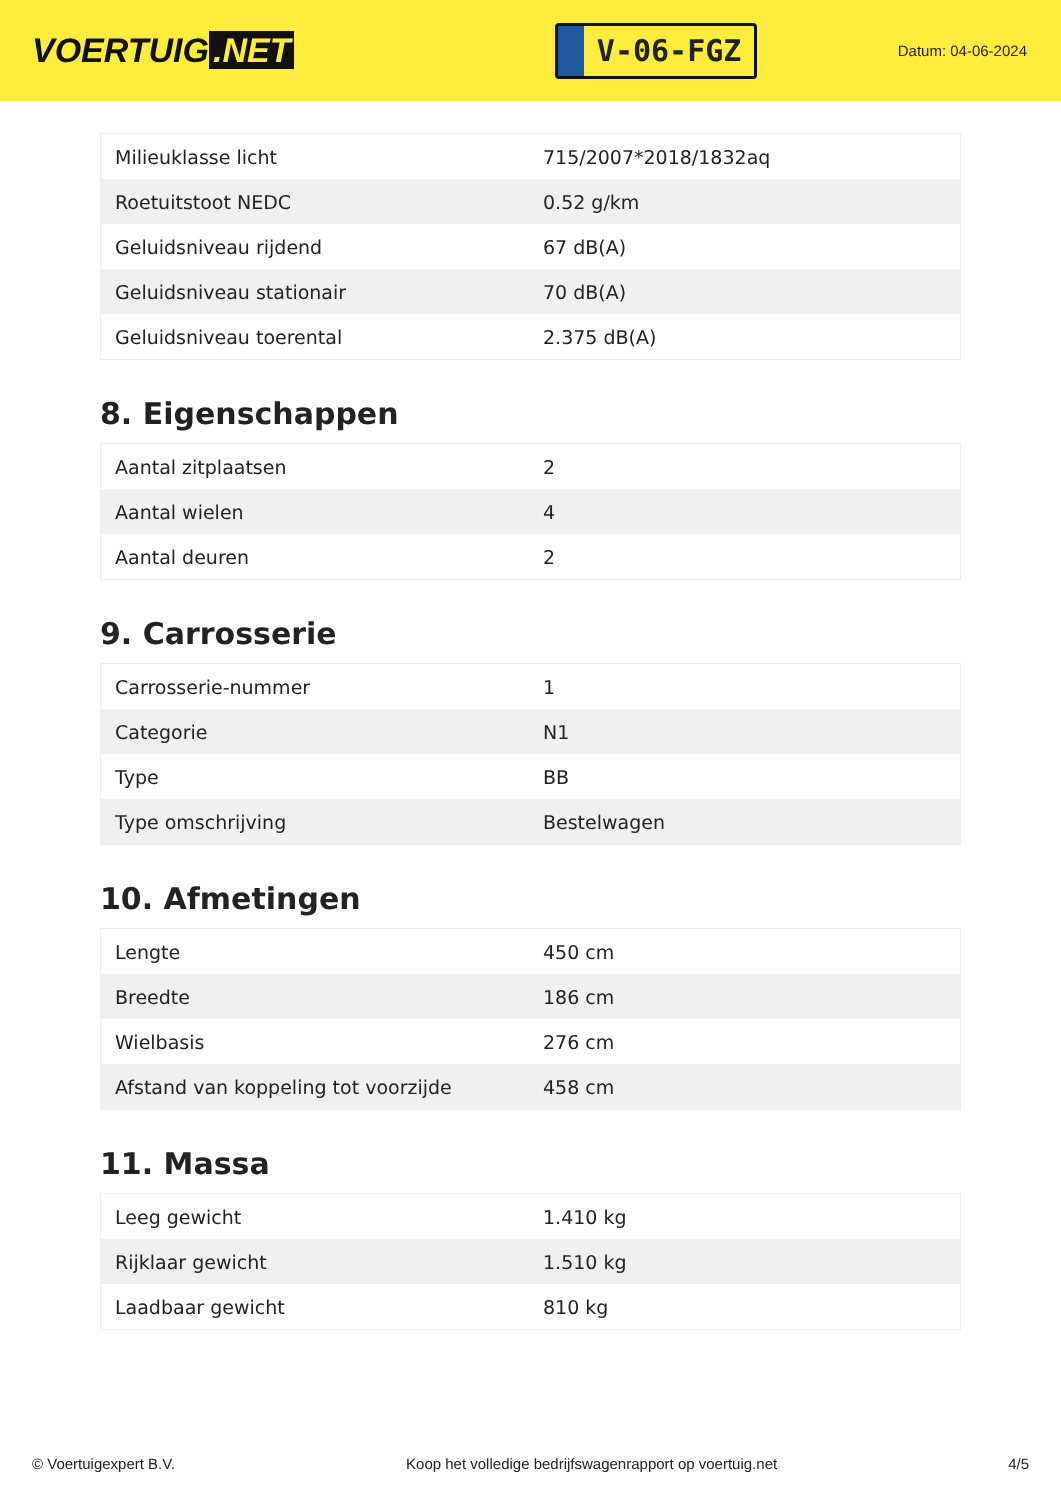VOERTUIG.NET
V-06-FGZ
Datum: 04-06-2024
| Milieuklasse licht | 715/2007*2018/1832aq |
| Roetuitstoot NEDC | 0.52 g/km |
| Geluidsniveau rijdend | 67 dB(A) |
| Geluidsniveau stationair | 70 dB(A) |
| Geluidsniveau toerental | 2.375 dB(A) |
8. Eigenschappen
| Aantal zitplaatsen | 2 |
| Aantal wielen | 4 |
| Aantal deuren | 2 |
9. Carrosserie
| Carrosserie-nummer | 1 |
| Categorie | N1 |
| Type | BB |
| Type omschrijving | Bestelwagen |
10. Afmetingen
| Lengte | 450 cm |
| Breedte | 186 cm |
| Wielbasis | 276 cm |
| Afstand van koppeling tot voorzijde | 458 cm |
11. Massa
| Leeg gewicht | 1.410 kg |
| Rijklaar gewicht | 1.510 kg |
| Laadbaar gewicht | 810 kg |
© Voertuigexpert B.V. Koop het volledige bedrijfswagenrapport op voertuig.net 4/5